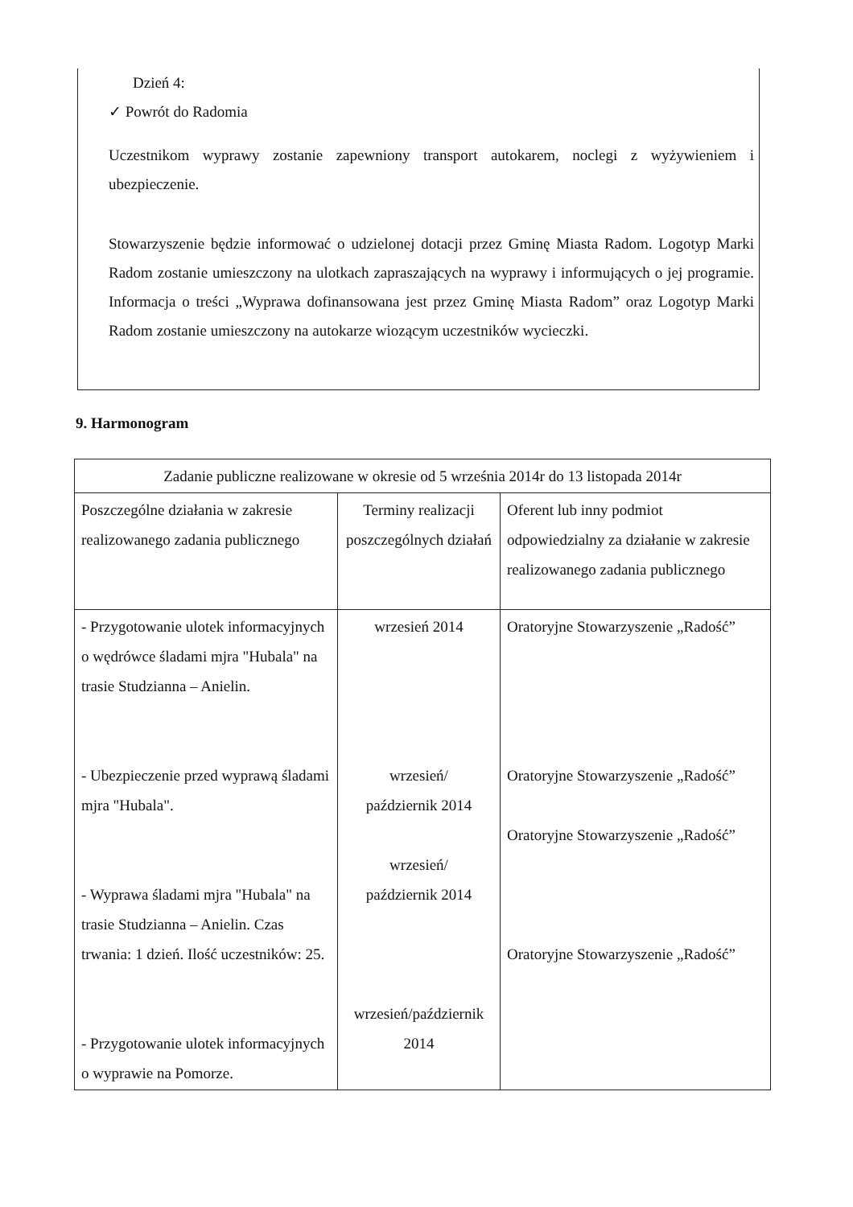Dzień 4:
✓ Powrót do Radomia
Uczestnikom wyprawy zostanie zapewniony transport autokarem, noclegi z wyżywieniem i ubezpieczenie.
Stowarzyszenie będzie informować o udzielonej dotacji przez Gminę Miasta Radom. Logotyp Marki Radom zostanie umieszczony na ulotkach zapraszających na wyprawy i informujących o jej programie. Informacja o treści „Wyprawa dofinansowana jest przez Gminę Miasta Radom” oraz Logotyp Marki Radom zostanie umieszczony na autokarze wiozącym uczestników wycieczki.
9. Harmonogram
| Zadanie publiczne realizowane w okresie od 5 września 2014r do 13 listopada 2014r | | |
| --- | --- | --- |
| Poszczególne działania w zakresie realizowanego zadania publicznego | Terminy realizacji poszczególnych działań | Oferent lub inny podmiot odpowiedzialny za działanie w zakresie realizowanego zadania publicznego |
| - Przygotowanie ulotek informacyjnych o wędrówce śladami mjra "Hubala" na trasie Studzianna – Anielin. - Ubezpieczenie przed wyprawą śladami mjra "Hubala". - Wyprawa śladami mjra "Hubala" na trasie Studzianna – Anielin. Czas trwania: 1 dzień. Ilość uczestników: 25. - Przygotowanie ulotek informacyjnych o wyprawie na Pomorze. | wrzesień 2014 wrzesień/ październik 2014 wrzesień/ październik 2014 wrzesień/październik 2014 | Oratoryjne Stowarzyszenie „Radość” Oratoryjne Stowarzyszenie „Radość” Oratoryjne Stowarzyszenie „Radość” Oratoryjne Stowarzyszenie „Radość” |